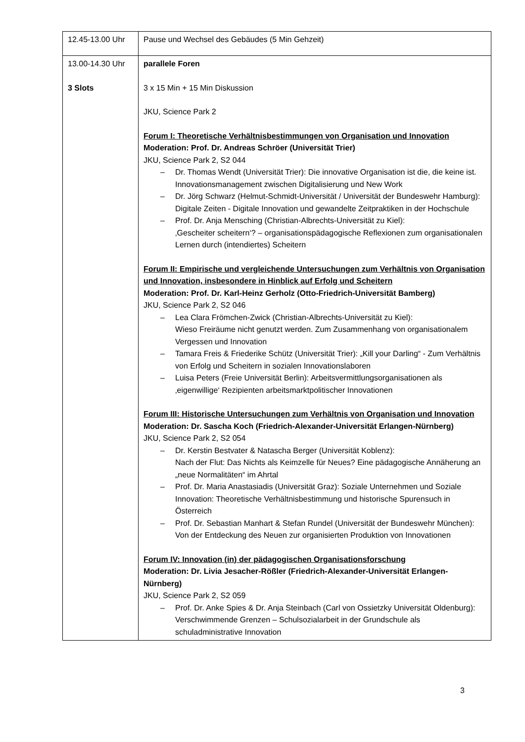| 12.45-13.00 Uhr | Pause und Wechsel des Gebäudes (5 Min Gehzeit) |
| 13.00-14.30 Uhr 3 Slots | parallele Foren 3 x 15 Min + 15 Min Diskussion JKU, Science Park 2 Forum I: Theoretische Verhältnisbestimmungen von Organisation und Innovation Moderation: Prof. Dr. Andreas Schröer (Universität Trier) JKU, Science Park 2, S2 044 – Dr. Thomas Wendt (Universität Trier): Die innovative Organisation ist die, die keine ist. Innovationsmanagement zwischen Digitalisierung und New Work – Dr. Jörg Schwarz (Helmut-Schmidt-Universität / Universität der Bundeswehr Hamburg): Digitale Zeiten - Digitale Innovation und gewandelte Zeitpraktiken in der Hochschule – Prof. Dr. Anja Mensching (Christian-Albrechts-Universität zu Kiel): ‚Gescheiter scheitern‘? – organisationspädagogische Reflexionen zum organisationalen Lernen durch (intendiertes) Scheitern Forum II: Empirische und vergleichende Untersuchungen zum Verhältnis von Organisation und Innovation, insbesondere in Hinblick auf Erfolg und Scheitern Moderation: Prof. Dr. Karl-Heinz Gerholz (Otto-Friedrich-Universität Bamberg) JKU, Science Park 2, S2 046 – Lea Clara Frömchen-Zwick (Christian-Albrechts-Universität zu Kiel): Wieso Freiräume nicht genutzt werden. Zum Zusammenhang von organisationalem Vergessen und Innovation – Tamara Freis & Friederike Schütz (Universität Trier): „Kill your Darling“ - Zum Verhältnis von Erfolg und Scheitern in sozialen Innovationslaboren – Luisa Peters (Freie Universität Berlin): Arbeitsvermittlungsorganisationen als ‚eigenwillige‘ Rezipienten arbeitsmarktpolitischer Innovationen Forum III: Historische Untersuchungen zum Verhältnis von Organisation und Innovation Moderation: Dr. Sascha Koch (Friedrich-Alexander-Universität Erlangen-Nürnberg) JKU, Science Park 2, S2 054 – Dr. Kerstin Bestvater & Natascha Berger (Universität Koblenz): Nach der Flut: Das Nichts als Keimzelle für Neues? Eine pädagogische Annäherung an „neue Normalitäten“ im Ahrtal – Prof. Dr. Maria Anastasiadis (Universität Graz): Soziale Unternehmen und Soziale Innovation: Theoretische Verhältnisbestimmung und historische Spurensuch in Österreich – Prof. Dr. Sebastian Manhart & Stefan Rundel (Universität der Bundeswehr München): Von der Entdeckung des Neuen zur organisierten Produktion von Innovationen Forum IV: Innovation (in) der pädagogischen Organisationsforschung Moderation: Dr. Livia Jesacher-Rößler (Friedrich-Alexander-Universität Erlangen-Nürnberg) JKU, Science Park 2, S2 059 – Prof. Dr. Anke Spies & Dr. Anja Steinbach (Carl von Ossietzky Universität Oldenburg): Verschwimmende Grenzen – Schulsozialarbeit in der Grundschule als schuladministrative Innovation |
3